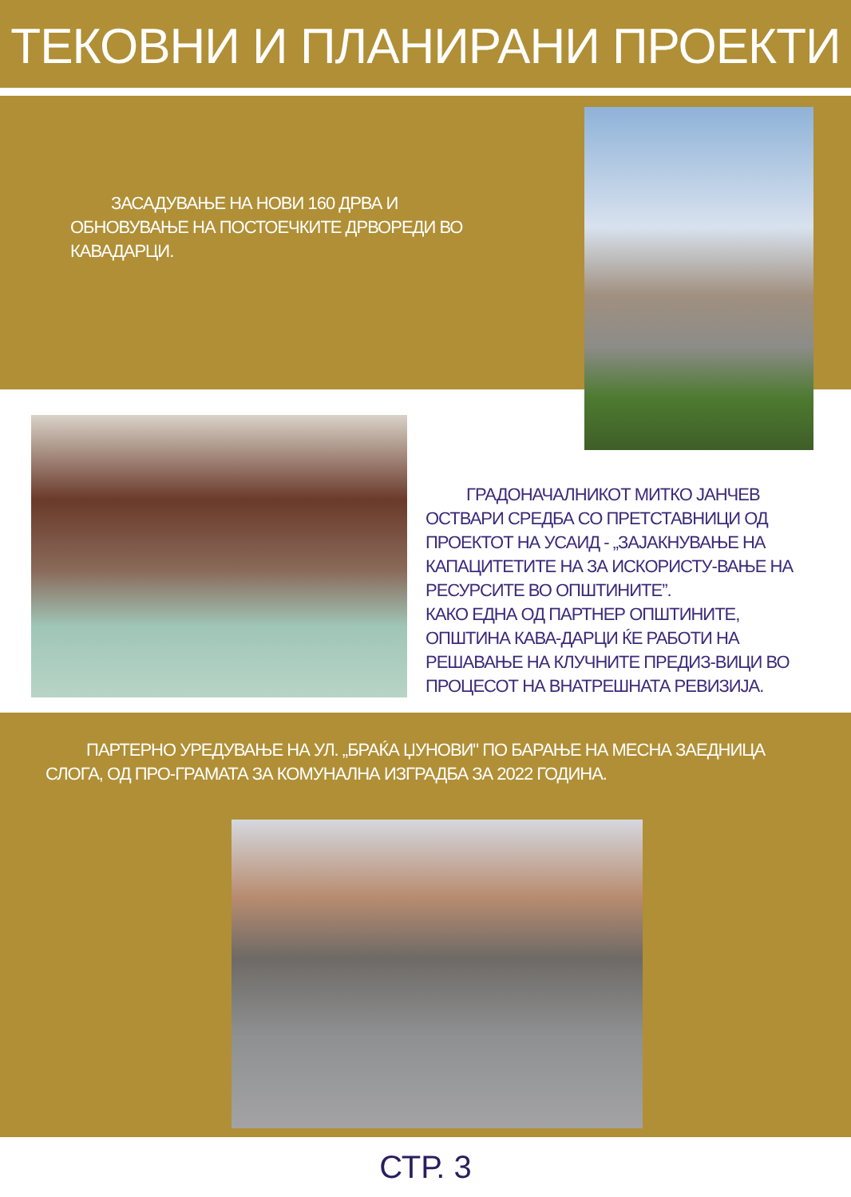ТЕКОВНИ И ПЛАНИРАНИ ПРОЕКТИ
ЗАСАДУВАЊЕ НА НОВИ 160 ДРВА И ОБНОВУВАЊЕ НА ПОСТОЕЧКИТЕ ДРВОРЕДИ ВО КАВАДАРЦИ.
ГРАДОНАЧАЛНИКОТ МИТКО ЈАНЧЕВ ОСТВАРИ СРЕДБА СО ПРЕТСТАВНИЦИ ОД ПРОЕКТОТ НА УСАИД - „ЗАЈАКНУВАЊЕ НА КАПАЦИТЕТИТЕ НА ЗА ИСКОРИСТУ-ВАЊЕ НА РЕСУРСИТЕ ВО ОПШТИНИТЕ”.
КАКО ЕДНА ОД ПАРТНЕР ОПШТИНИТЕ, ОПШТИНА КАВА-ДАРЦИ ЌЕ РАБОТИ НА РЕШАВАЊЕ НА КЛУЧНИТЕ ПРЕДИЗ-ВИЦИ ВО ПРОЦЕСОТ НА ВНАТРЕШНАТА РЕВИЗИЈА.
ПАРТЕРНО УРЕДУВАЊЕ НА УЛ. „БРАЌА ЏУНОВИ" ПО БАРАЊЕ НА МЕСНА ЗАЕДНИЦА СЛОГА, ОД ПРО-ГРАМАТА ЗА КОМУНАЛНА ИЗГРАДБА ЗА 2022 ГОДИНА.
СТР. 3